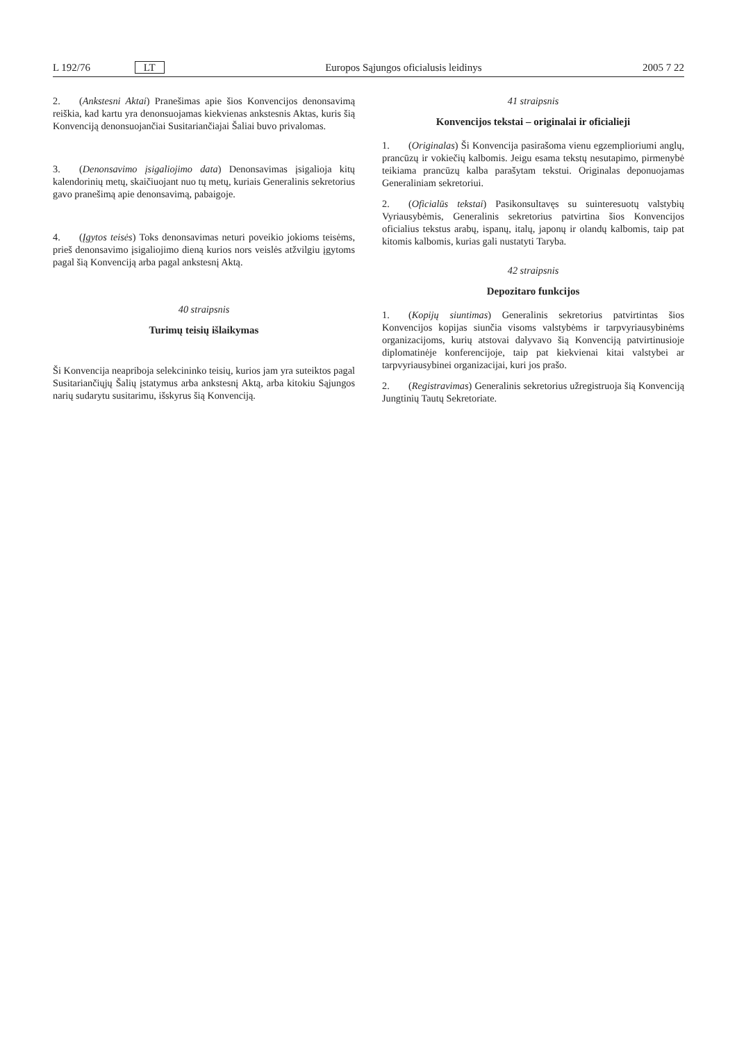L 192/76 LT Europos Sąjungos oficialusis leidinys 2005 7 22
2. (Ankstesni Aktai) Pranešimas apie šios Konvencijos denonsavimą reiškia, kad kartu yra denonsuojamas kiekvienas ankstesnis Aktas, kuris šią Konvenciją denonsuojančiai Susitariančiajai Šaliai buvo privalomas.
3. (Denonsavimo įsigaliojimo data) Denonsavimas įsigalioja kitų kalendorinių metų, skaičiuojant nuo tų metų, kuriais Generalinis sekretorius gavo pranešimą apie denonsavimą, pabaigoje.
4. (Įgytos teisės) Toks denonsavimas neturi poveikio jokioms teisėms, prieš denonsavimo įsigaliojimo dieną kurios nors veislės atžvilgiu įgytoms pagal šią Konvenciją arba pagal ankstesnį Aktą.
40 straipsnis
Turimų teisių išlaikymas
Ši Konvencija neapriboja selekcininko teisių, kurios jam yra suteiktos pagal Susitariančiųjų Šalių įstatymus arba ankstesnį Aktą, arba kitokiu Sąjungos narių sudarytu susitarimu, išskyrus šią Konvenciją.
41 straipsnis
Konvencijos tekstai – originalai ir oficialieji
1. (Originalas) Ši Konvencija pasirašoma vienu egzemplioriumi anglų, prancūzų ir vokiečių kalbomis. Jeigu esama tekstų nesutapimo, pirmenybė teikiama prancūzų kalba parašytam tekstui. Originalas deponuojamas Generaliniam sekretoriui.
2. (Oficialūs tekstai) Pasikonsultavęs su suinteresuotų valstybių Vyriausybėmis, Generalinis sekretorius patvirtina šios Konvencijos oficialius tekstus arabų, ispanų, italų, japonų ir olandų kalbomis, taip pat kitomis kalbomis, kurias gali nustatyti Taryba.
42 straipsnis
Depozitaro funkcijos
1. (Kopijų siuntimas) Generalinis sekretorius patvirtintas šios Konvencijos kopijas siunčia visoms valstybėms ir tarpvyriausybinėms organizacijoms, kurių atstovai dalyvavo šią Konvenciją patvirtinusioje diplomatinėje konferencijoje, taip pat kiekvienai kitai valstybei ar tarpvyriausybinei organizacijai, kuri jos prašo.
2. (Registravimas) Generalinis sekretorius užregistruoja šią Konvenciją Jungtinių Tautų Sekretoriate.